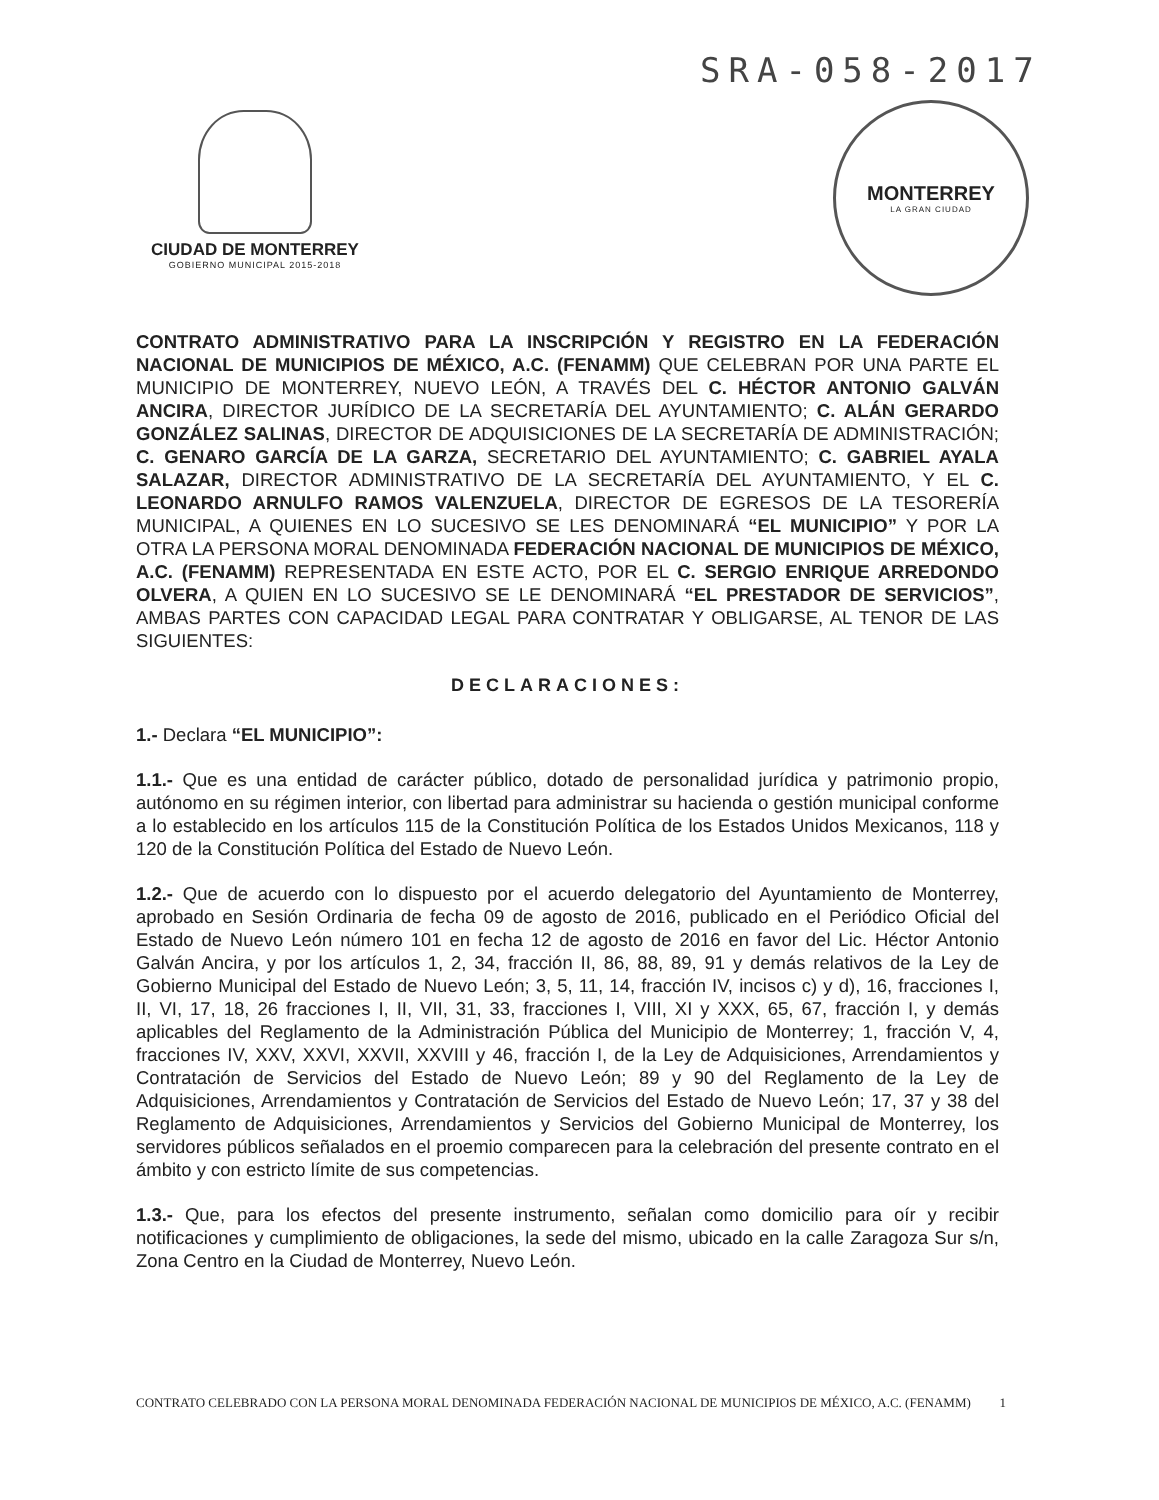SRA-058-2017
CIUDAD DE MONTERREY
GOBIERNO MUNICIPAL 2015-2018
MONTERREY
LA GRAN CIUDAD
CONTRATO ADMINISTRATIVO PARA LA INSCRIPCIÓN Y REGISTRO EN LA FEDERACIÓN NACIONAL DE MUNICIPIOS DE MÉXICO, A.C. (FENAMM) QUE CELEBRAN POR UNA PARTE EL MUNICIPIO DE MONTERREY, NUEVO LEÓN, A TRAVÉS DEL C. HÉCTOR ANTONIO GALVÁN ANCIRA, DIRECTOR JURÍDICO DE LA SECRETARÍA DEL AYUNTAMIENTO; C. ALÁN GERARDO GONZÁLEZ SALINAS, DIRECTOR DE ADQUISICIONES DE LA SECRETARÍA DE ADMINISTRACIÓN; C. GENARO GARCÍA DE LA GARZA, SECRETARIO DEL AYUNTAMIENTO; C. GABRIEL AYALA SALAZAR, DIRECTOR ADMINISTRATIVO DE LA SECRETARÍA DEL AYUNTAMIENTO, Y EL C. LEONARDO ARNULFO RAMOS VALENZUELA, DIRECTOR DE EGRESOS DE LA TESORERÍA MUNICIPAL, A QUIENES EN LO SUCESIVO SE LES DENOMINARÁ “EL MUNICIPIO” Y POR LA OTRA LA PERSONA MORAL DENOMINADA FEDERACIÓN NACIONAL DE MUNICIPIOS DE MÉXICO, A.C. (FENAMM) REPRESENTADA EN ESTE ACTO, POR EL C. SERGIO ENRIQUE ARREDONDO OLVERA, A QUIEN EN LO SUCESIVO SE LE DENOMINARÁ “EL PRESTADOR DE SERVICIOS”, AMBAS PARTES CON CAPACIDAD LEGAL PARA CONTRATAR Y OBLIGARSE, AL TENOR DE LAS SIGUIENTES:
DECLARACIONES:
1.- Declara “EL MUNICIPIO”:
1.1.- Que es una entidad de carácter público, dotado de personalidad jurídica y patrimonio propio, autónomo en su régimen interior, con libertad para administrar su hacienda o gestión municipal conforme a lo establecido en los artículos 115 de la Constitución Política de los Estados Unidos Mexicanos, 118 y 120 de la Constitución Política del Estado de Nuevo León.
1.2.- Que de acuerdo con lo dispuesto por el acuerdo delegatorio del Ayuntamiento de Monterrey, aprobado en Sesión Ordinaria de fecha 09 de agosto de 2016, publicado en el Periódico Oficial del Estado de Nuevo León número 101 en fecha 12 de agosto de 2016 en favor del Lic. Héctor Antonio Galván Ancira, y por los artículos 1, 2, 34, fracción II, 86, 88, 89, 91 y demás relativos de la Ley de Gobierno Municipal del Estado de Nuevo León; 3, 5, 11, 14, fracción IV, incisos c) y d), 16, fracciones I, II, VI, 17, 18, 26 fracciones I, II, VII, 31, 33, fracciones I, VIII, XI y XXX, 65, 67, fracción I, y demás aplicables del Reglamento de la Administración Pública del Municipio de Monterrey; 1, fracción V, 4, fracciones IV, XXV, XXVI, XXVII, XXVIII y 46, fracción I, de la Ley de Adquisiciones, Arrendamientos y Contratación de Servicios del Estado de Nuevo León; 89 y 90 del Reglamento de la Ley de Adquisiciones, Arrendamientos y Contratación de Servicios del Estado de Nuevo León; 17, 37 y 38 del Reglamento de Adquisiciones, Arrendamientos y Servicios del Gobierno Municipal de Monterrey, los servidores públicos señalados en el proemio comparecen para la celebración del presente contrato en el ámbito y con estricto límite de sus competencias.
1.3.- Que, para los efectos del presente instrumento, señalan como domicilio para oír y recibir notificaciones y cumplimiento de obligaciones, la sede del mismo, ubicado en la calle Zaragoza Sur s/n, Zona Centro en la Ciudad de Monterrey, Nuevo León.
CONTRATO CELEBRADO CON LA PERSONA MORAL DENOMINADA FEDERACIÓN NACIONAL DE MUNICIPIOS DE MÉXICO, A.C. (FENAMM) 1